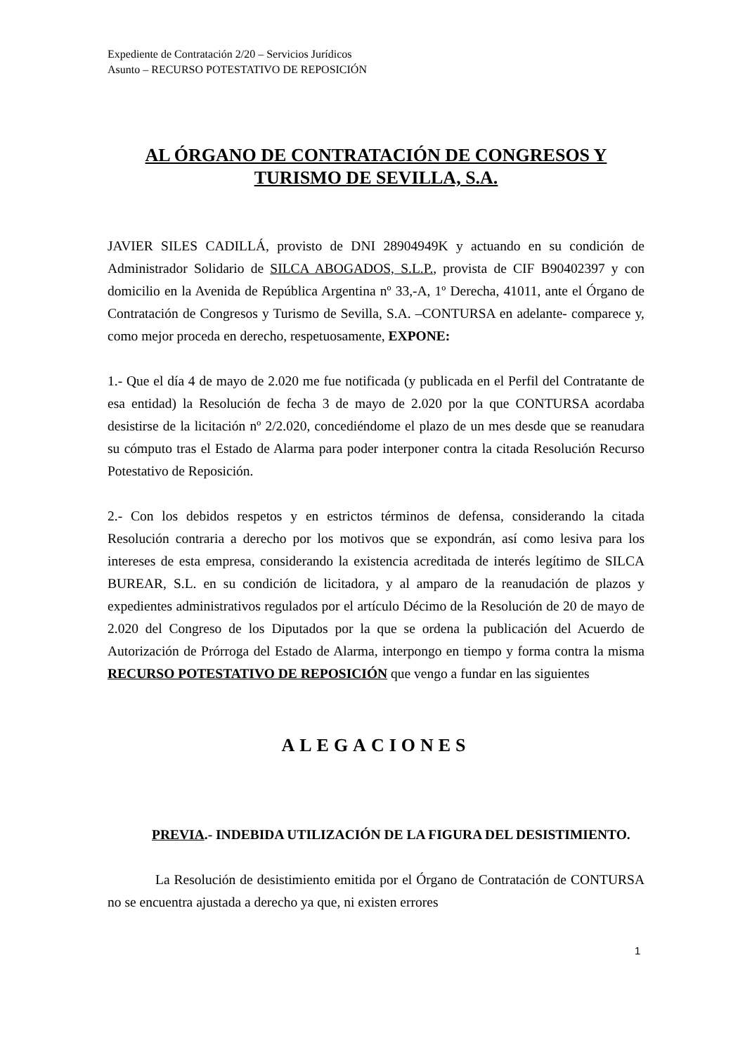Expediente de Contratación 2/20 – Servicios Jurídicos
Asunto – RECURSO POTESTATIVO DE REPOSICIÓN
AL ÓRGANO DE CONTRATACIÓN DE CONGRESOS Y TURISMO DE SEVILLA, S.A.
JAVIER SILES CADILLÁ, provisto de DNI 28904949K y actuando en su condición de Administrador Solidario de SILCA ABOGADOS, S.L.P., provista de CIF B90402397 y con domicilio en la Avenida de República Argentina nº 33,-A, 1º Derecha, 41011, ante el Órgano de Contratación de Congresos y Turismo de Sevilla, S.A. –CONTURSA en adelante- comparece y, como mejor proceda en derecho, respetuosamente, EXPONE:
1.- Que el día 4 de mayo de 2.020 me fue notificada (y publicada en el Perfil del Contratante de esa entidad) la Resolución de fecha 3 de mayo de 2.020 por la que CONTURSA acordaba desistirse de la licitación nº 2/2.020, concediéndome el plazo de un mes desde que se reanudara su cómputo tras el Estado de Alarma para poder interponer contra la citada Resolución Recurso Potestativo de Reposición.
2.- Con los debidos respetos y en estrictos términos de defensa, considerando la citada Resolución contraria a derecho por los motivos que se expondrán, así como lesiva para los intereses de esta empresa, considerando la existencia acreditada de interés legítimo de SILCA BUREAR, S.L. en su condición de licitadora, y al amparo de la reanudación de plazos y expedientes administrativos regulados por el artículo Décimo de la Resolución de 20 de mayo de 2.020 del Congreso de los Diputados por la que se ordena la publicación del Acuerdo de Autorización de Prórroga del Estado de Alarma, interpongo en tiempo y forma contra la misma RECURSO POTESTATIVO DE REPOSICIÓN que vengo a fundar en las siguientes
ALEGACIONES
PREVIA.- INDEBIDA UTILIZACIÓN DE LA FIGURA DEL DESISTIMIENTO.
La Resolución de desistimiento emitida por el Órgano de Contratación de CONTURSA no se encuentra ajustada a derecho ya que, ni existen errores
1